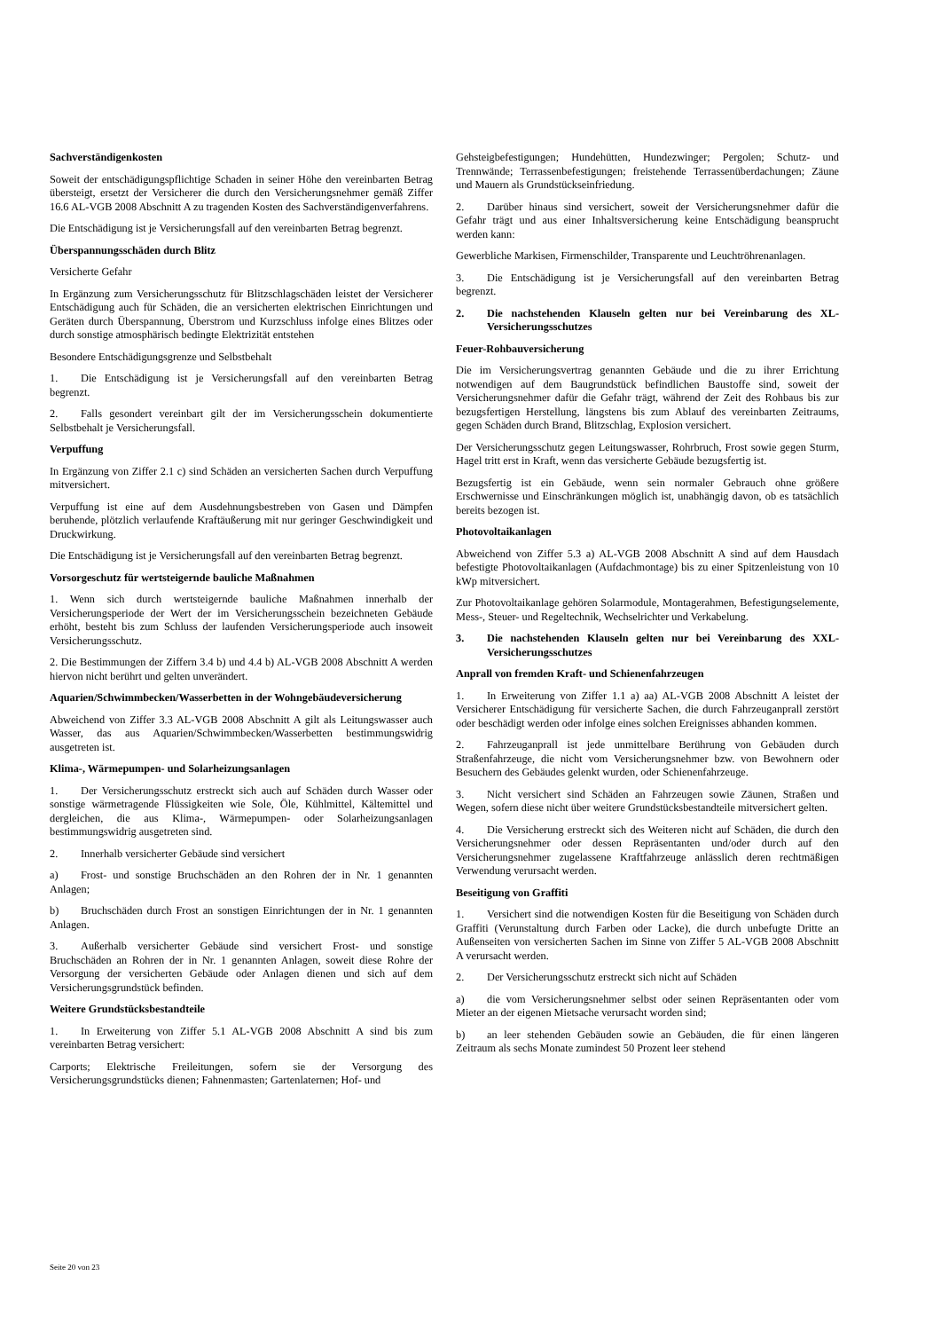Sachverständigenkosten
Soweit der entschädigungspflichtige Schaden in seiner Höhe den vereinbarten Betrag übersteigt, ersetzt der Versicherer die durch den Versicherungsnehmer gemäß Ziffer 16.6 AL-VGB 2008 Abschnitt A zu tragenden Kosten des Sachverständigenverfahrens.
Die Entschädigung ist je Versicherungsfall auf den vereinbarten Betrag begrenzt.
Überspannungsschäden durch Blitz
Versicherte Gefahr
In Ergänzung zum Versicherungsschutz für Blitzschlagschäden leistet der Versicherer Entschädigung auch für Schäden, die an versicherten elektrischen Einrichtungen und Geräten durch Überspannung, Überstrom und Kurzschluss infolge eines Blitzes oder durch sonstige atmosphärisch bedingte Elektrizität entstehen
Besondere Entschädigungsgrenze und Selbstbehalt
1. Die Entschädigung ist je Versicherungsfall auf den vereinbarten Betrag begrenzt.
2. Falls gesondert vereinbart gilt der im Versicherungsschein dokumentierte Selbstbehalt je Versicherungsfall.
Verpuffung
In Ergänzung von Ziffer 2.1 c) sind Schäden an versicherten Sachen durch Verpuffung mitversichert.
Verpuffung ist eine auf dem Ausdehnungsbestreben von Gasen und Dämpfen beruhende, plötzlich verlaufende Kraftäußerung mit nur geringer Geschwindigkeit und Druckwirkung.
Die Entschädigung ist je Versicherungsfall auf den vereinbarten Betrag begrenzt.
Vorsorgeschutz für wertsteigernde bauliche Maßnahmen
1. Wenn sich durch wertsteigernde bauliche Maßnahmen innerhalb der Versicherungsperiode der Wert der im Versicherungsschein bezeichneten Gebäude erhöht, besteht bis zum Schluss der laufenden Versicherungsperiode auch insoweit Versicherungsschutz.
2. Die Bestimmungen der Ziffern 3.4 b) und 4.4 b) AL-VGB 2008 Abschnitt A werden hiervon nicht berührt und gelten unverändert.
Aquarien/Schwimmbecken/Wasserbetten in der Wohngebäudeversicherung
Abweichend von Ziffer 3.3 AL-VGB 2008 Abschnitt A gilt als Leitungswasser auch Wasser, das aus Aquarien/Schwimmbecken/Wasserbetten bestimmungswidrig ausgetreten ist.
Klima-, Wärmepumpen- und Solarheizungsanlagen
1. Der Versicherungsschutz erstreckt sich auch auf Schäden durch Wasser oder sonstige wärmetragende Flüssigkeiten wie Sole, Öle, Kühlmittel, Kältemittel und dergleichen, die aus Klima-, Wärmepumpen- oder Solarheizungsanlagen bestimmungswidrig ausgetreten sind.
2. Innerhalb versicherter Gebäude sind versichert
a) Frost- und sonstige Bruchschäden an den Rohren der in Nr. 1 genannten Anlagen;
b) Bruchschäden durch Frost an sonstigen Einrichtungen der in Nr. 1 genannten Anlagen.
3. Außerhalb versicherter Gebäude sind versichert Frost- und sonstige Bruchschäden an Rohren der in Nr. 1 genannten Anlagen, soweit diese Rohre der Versorgung der versicherten Gebäude oder Anlagen dienen und sich auf dem Versicherungsgrundstück befinden.
Weitere Grundstücksbestandteile
1. In Erweiterung von Ziffer 5.1 AL-VGB 2008 Abschnitt A sind bis zum vereinbarten Betrag versichert:
Carports; Elektrische Freileitungen, sofern sie der Versorgung des Versicherungsgrundstücks dienen; Fahnenmasten; Gartenlaternen; Hof- und
Gehsteigbefestigungen; Hundehütten, Hundezwinger; Pergolen; Schutz- und Trennwände; Terrassenbefestigungen; freistehende Terrassenüberdachungen; Zäune und Mauern als Grundstückseinfriedung.
2. Darüber hinaus sind versichert, soweit der Versicherungsnehmer dafür die Gefahr trägt und aus einer Inhaltsversicherung keine Entschädigung beansprucht werden kann:
Gewerbliche Markisen, Firmenschilder, Transparente und Leuchtröhrenanlagen.
3. Die Entschädigung ist je Versicherungsfall auf den vereinbarten Betrag begrenzt.
2. Die nachstehenden Klauseln gelten nur bei Vereinbarung des XL-Versicherungsschutzes
Feuer-Rohbauversicherung
Die im Versicherungsvertrag genannten Gebäude und die zu ihrer Errichtung notwendigen auf dem Baugrundstück befindlichen Baustoffe sind, soweit der Versicherungsnehmer dafür die Gefahr trägt, während der Zeit des Rohbaus bis zur bezugsfertigen Herstellung, längstens bis zum Ablauf des vereinbarten Zeitraums, gegen Schäden durch Brand, Blitzschlag, Explosion versichert.
Der Versicherungsschutz gegen Leitungswasser, Rohrbruch, Frost sowie gegen Sturm, Hagel tritt erst in Kraft, wenn das versicherte Gebäude bezugsfertig ist.
Bezugsfertig ist ein Gebäude, wenn sein normaler Gebrauch ohne größere Erschwernisse und Einschränkungen möglich ist, unabhängig davon, ob es tatsächlich bereits bezogen ist.
Photovoltaikanlagen
Abweichend von Ziffer 5.3 a) AL-VGB 2008 Abschnitt A sind auf dem Hausdach befestigte Photovoltaikanlagen (Aufdachmontage) bis zu einer Spitzenleistung von 10 kWp mitversichert.
Zur Photovoltaikanlage gehören Solarmodule, Montagerahmen, Befestigungselemente, Mess-, Steuer- und Regeltechnik, Wechselrichter und Verkabelung.
3. Die nachstehenden Klauseln gelten nur bei Vereinbarung des XXL-Versicherungsschutzes
Anprall von fremden Kraft- und Schienenfahrzeugen
1. In Erweiterung von Ziffer 1.1 a) aa) AL-VGB 2008 Abschnitt A leistet der Versicherer Entschädigung für versicherte Sachen, die durch Fahrzeuganprall zerstört oder beschädigt werden oder infolge eines solchen Ereignisses abhanden kommen.
2. Fahrzeuganprall ist jede unmittelbare Berührung von Gebäuden durch Straßenfahrzeuge, die nicht vom Versicherungsnehmer bzw. von Bewohnern oder Besuchern des Gebäudes gelenkt wurden, oder Schienenfahrzeuge.
3. Nicht versichert sind Schäden an Fahrzeugen sowie Zäunen, Straßen und Wegen, sofern diese nicht über weitere Grundstücksbestandteile mitversichert gelten.
4. Die Versicherung erstreckt sich des Weiteren nicht auf Schäden, die durch den Versicherungsnehmer oder dessen Repräsentanten und/oder durch auf den Versicherungsnehmer zugelassene Kraftfahrzeuge anlässlich deren rechtmäßigen Verwendung verursacht werden.
Beseitigung von Graffiti
1. Versichert sind die notwendigen Kosten für die Beseitigung von Schäden durch Graffiti (Verunstaltung durch Farben oder Lacke), die durch unbefugte Dritte an Außenseiten von versicherten Sachen im Sinne von Ziffer 5 AL-VGB 2008 Abschnitt A verursacht werden.
2. Der Versicherungsschutz erstreckt sich nicht auf Schäden
a) die vom Versicherungsnehmer selbst oder seinen Repräsentanten oder vom Mieter an der eigenen Mietsache verursacht worden sind;
b) an leer stehenden Gebäuden sowie an Gebäuden, die für einen längeren Zeitraum als sechs Monate zumindest 50 Prozent leer stehend
Seite 20 von 23